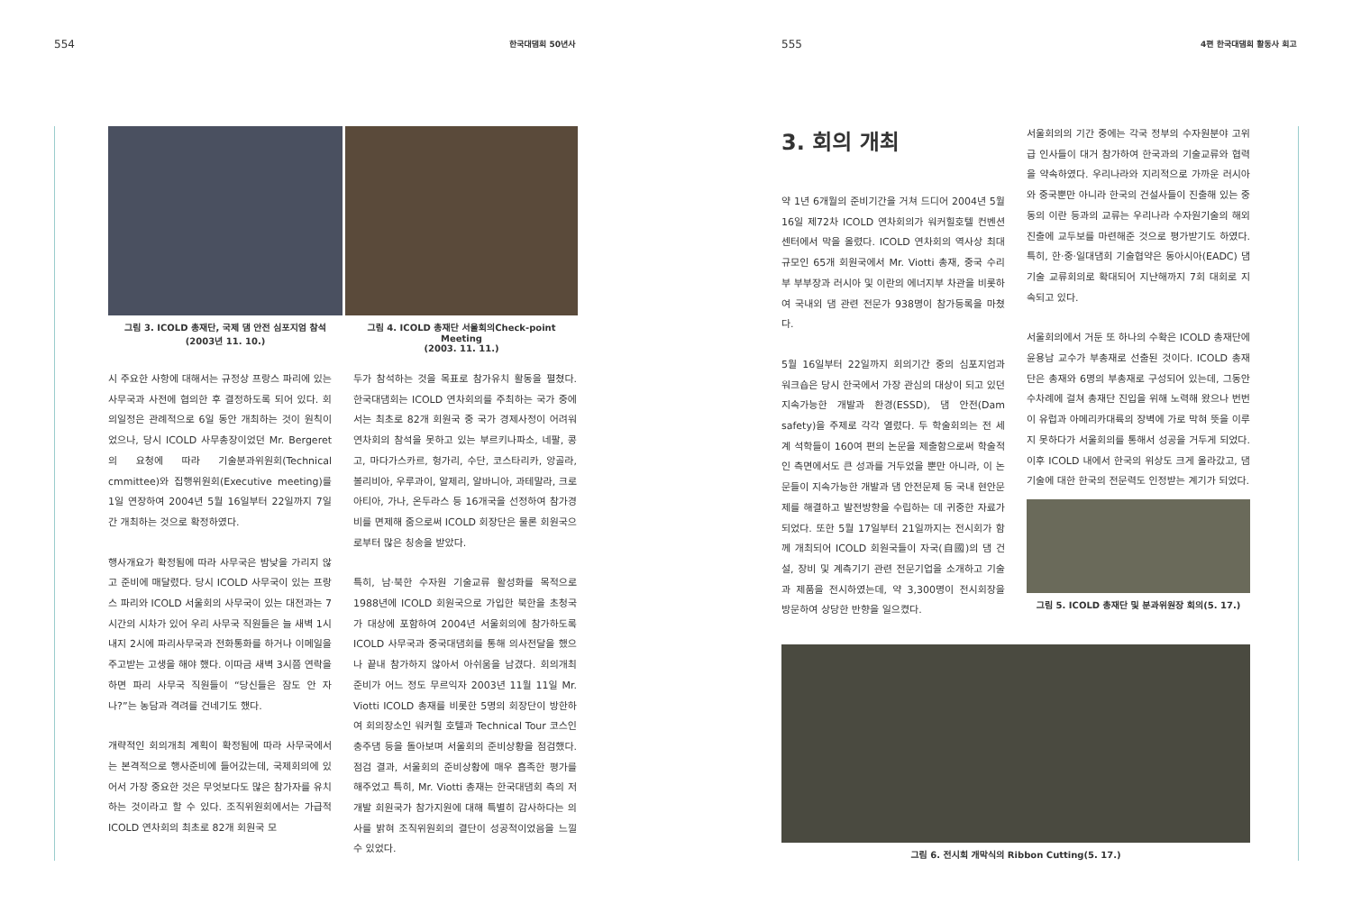554 한국대댐회 50년사
그림 3. ICOLD 총재단, 국제 댐 안전 심포지엄 참석
(2003년 11. 10.)
그림 4. ICOLD 총재단 서울회의Check-point Meeting
(2003. 11. 11.)
시 주요한 사항에 대해서는 규정상 프랑스 파리에 있는 사무국과 사전에 협의한 후 결정하도록 되어 있다. 회의일정은 관례적으로 6일 동안 개최하는 것이 원칙이었으나, 당시 ICOLD 사무총장이었던 Mr. Bergeret의 요청에 따라 기술분과위원회(Technical cmmittee)와 집행위원회(Executive meeting)를 1일 연장하여 2004년 5월 16일부터 22일까지 7일간 개최하는 것으로 확정하였다.
행사개요가 확정됨에 따라 사무국은 밤낮을 가리지 않고 준비에 매달렸다. 당시 ICOLD 사무국이 있는 프랑스 파리와 ICOLD 서울회의 사무국이 있는 대전과는 7시간의 시차가 있어 우리 사무국 직원들은 늘 새벽 1시 내지 2시에 파리사무국과 전화통화를 하거나 이메일을 주고받는 고생을 해야 했다. 이따금 새벽 3시쯤 연락을 하면 파리 사무국 직원들이 “당신들은 잠도 안 자나?”는 농담과 격려를 건네기도 했다.
개략적인 회의개최 계획이 확정됨에 따라 사무국에서는 본격적으로 행사준비에 들어갔는데, 국제회의에 있어서 가장 중요한 것은 무엇보다도 많은 참가자를 유치하는 것이라고 할 수 있다. 조직위원회에서는 가급적 ICOLD 연차회의 최초로 82개 회원국 모
두가 참석하는 것을 목표로 참가유치 활동을 펼쳤다. 한국대댐회는 ICOLD 연차회의를 주최하는 국가 중에서는 최초로 82개 회원국 중 국가 경제사정이 어려워 연차회의 참석을 못하고 있는 부르키나파소, 네팔, 콩고, 마다가스카르, 헝가리, 수단, 코스타리카, 앙골라, 볼리비아, 우루과이, 알제리, 알바니아, 과테말라, 크로아티아, 가나, 온두라스 등 16개국을 선정하여 참가경비를 면제해 줌으로써 ICOLD 회장단은 물론 회원국으로부터 많은 칭송을 받았다.
특히, 남·북한 수자원 기술교류 활성화를 목적으로 1988년에 ICOLD 회원국으로 가입한 북한을 초청국가 대상에 포함하여 2004년 서울회의에 참가하도록 ICOLD 사무국과 중국대댐회를 통해 의사전달을 했으나 끝내 참가하지 않아서 아쉬움을 남겼다. 회의개최 준비가 어느 정도 무르익자 2003년 11월 11일 Mr. Viotti ICOLD 총재를 비롯한 5명의 회장단이 방한하여 회의장소인 워커힐 호텔과 Technical Tour 코스인 충주댐 등을 돌아보며 서울회의 준비상황을 점검했다. 점검 결과, 서울회의 준비상황에 매우 흡족한 평가를 해주었고 특히, Mr. Viotti 총재는 한국대댐회 측의 저개발 회원국가 참가지원에 대해 특별히 감사하다는 의사를 밝혀 조직위원회의 결단이 성공적이었음을 느낄 수 있었다.
555 4편 한국대댐회 활동사 회고
3. 회의 개최
약 1년 6개월의 준비기간을 거쳐 드디어 2004년 5월 16일 제72차 ICOLD 연차회의가 워커힐호텔 컨벤션센터에서 막을 올렸다. ICOLD 연차회의 역사상 최대규모인 65개 회원국에서 Mr. Viotti 총재, 중국 수리부 부부장과 러시아 및 이란의 에너지부 차관을 비롯하여 국내외 댐 관련 전문가 938명이 참가등록을 마쳤다.
5월 16일부터 22일까지 회의기간 중의 심포지엄과 워크숍은 당시 한국에서 가장 관심의 대상이 되고 있던 지속가능한 개발과 환경(ESSD), 댐 안전(Dam safety)을 주제로 각각 열렸다. 두 학술회의는 전 세계 석학들이 160여 편의 논문을 제출함으로써 학술적인 측면에서도 큰 성과를 거두었을 뿐만 아니라, 이 논문들이 지속가능한 개발과 댐 안전문제 등 국내 현안문제를 해결하고 발전방향을 수립하는 데 귀중한 자료가 되었다. 또한 5월 17일부터 21일까지는 전시회가 함께 개최되어 ICOLD 회원국들이 자국(自國)의 댐 건설, 장비 및 계측기기 관련 전문기업을 소개하고 기술과 제품을 전시하였는데, 약 3,300명이 전시회장을 방문하여 상당한 반향을 일으켰다.
서울회의의 기간 중에는 각국 정부의 수자원분야 고위급 인사들이 대거 참가하여 한국과의 기술교류와 협력을 약속하였다. 우리나라와 지리적으로 가까운 러시아와 중국뿐만 아니라 한국의 건설사들이 진출해 있는 중동의 이란 등과의 교류는 우리나라 수자원기술의 해외진출에 교두보를 마련해준 것으로 평가받기도 하였다. 특히, 한·중·일대댐회 기술협약은 동아시아(EADC) 댐 기술 교류회의로 확대되어 지난해까지 7회 대회로 지속되고 있다.
서울회의에서 거둔 또 하나의 수확은 ICOLD 총재단에 윤용남 교수가 부총재로 선출된 것이다. ICOLD 총재단은 총재와 6명의 부총재로 구성되어 있는데, 그동안 수차례에 걸쳐 총재단 진입을 위해 노력해 왔으나 번번이 유럽과 아메리카대륙의 장벽에 가로 막혀 뜻을 이루지 못하다가 서울회의를 통해서 성공을 거두게 되었다. 이후 ICOLD 내에서 한국의 위상도 크게 올라갔고, 댐 기술에 대한 한국의 전문력도 인정받는 계기가 되었다.
그림 5. ICOLD 총재단 및 분과위원장 회의(5. 17.)
그림 6. 전시회 개막식의 Ribbon Cutting(5. 17.)